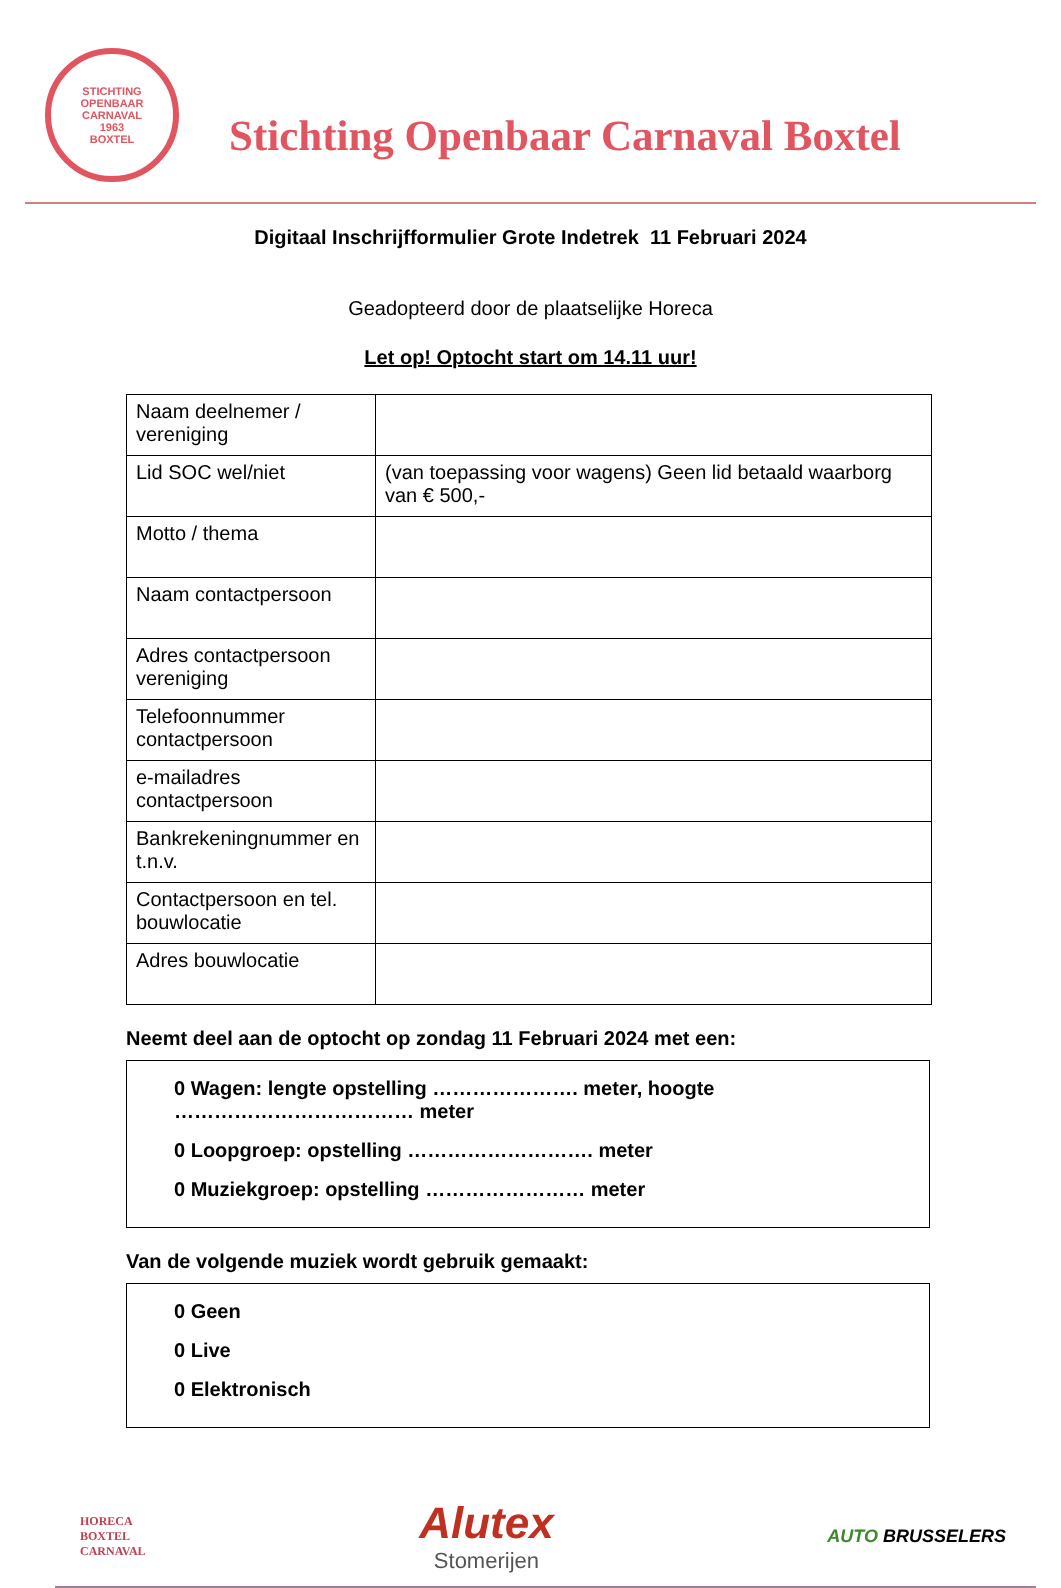STICHTING OPENBAAR CARNAVAL
1963
BOXTEL
Stichting Openbaar Carnaval Boxtel
Digitaal Inschrijfformulier Grote Indetrek 11 Februari 2024
Geadopteerd door de plaatselijke Horeca
Let op! Optocht start om 14.11 uur!
| Naam deelnemer / vereniging | |
| Lid SOC wel/niet | (van toepassing voor wagens) Geen lid betaald waarborg van € 500,- |
| Motto / thema | |
| Naam contactpersoon | |
| Adres contactpersoon vereniging | |
| Telefoonnummer contactpersoon | |
| e-mailadres contactpersoon | |
| Bankrekeningnummer en t.n.v. | |
| Contactpersoon en tel. bouwlocatie | |
| Adres bouwlocatie | |
Neemt deel aan de optocht op zondag 11 Februari 2024 met een:
0 Wagen: lengte opstelling …………………. meter, hoogte ……………………………… meter
0 Loopgroep: opstelling ………………………. meter
0 Muziekgroep: opstelling …………………… meter
Van de volgende muziek wordt gebruik gemaakt:
0 Geen
0 Live
0 Elektronisch
HORECA
BOXTEL
CARNAVAL
Alutex
Stomerijen
AUTO BRUSSELERS